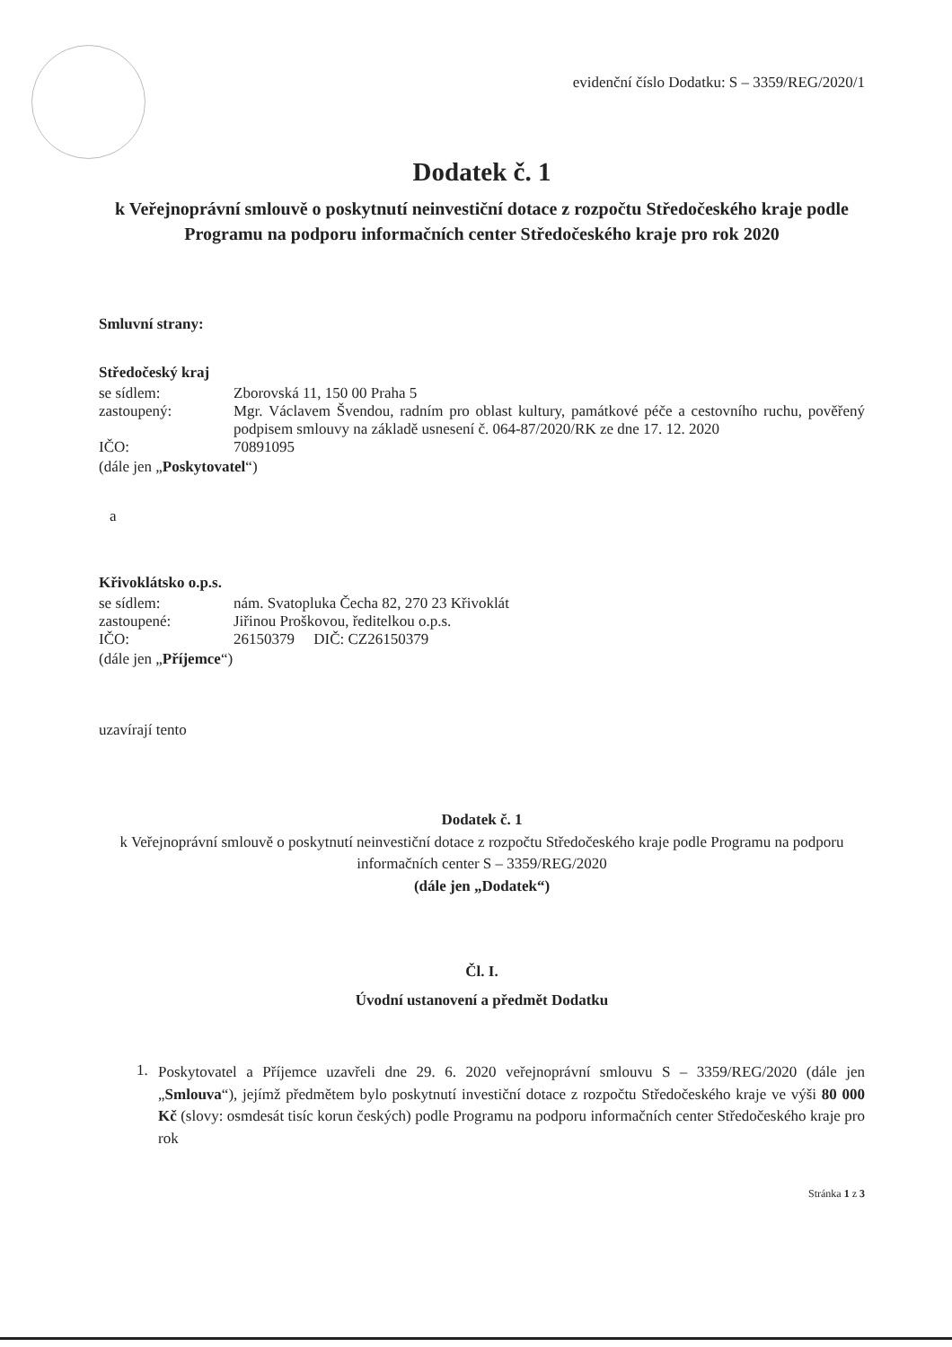evidenční číslo Dodatku: S – 3359/REG/2020/1
Dodatek č. 1
k Veřejnoprávní smlouvě o poskytnutí neinvestiční dotace z rozpočtu Středočeského kraje podle Programu na podporu informačních center Středočeského kraje pro rok 2020
Smluvní strany:
Středočeský kraj
se sídlem: Zborovská 11, 150 00 Praha 5
zastoupený: Mgr. Václavem Švendou, radním pro oblast kultury, památkové péče a cestovního ruchu, pověřený podpisem smlouvy na základě usnesení č. 064-87/2020/RK ze dne 17. 12. 2020
IČO: 70891095
(dále jen „Poskytovatel“)
a
Křivoklátsko o.p.s.
se sídlem: nám. Svatopluka Čecha 82, 270 23 Křivoklát
zastoupené: Jiřinou Proškovou, ředitelkou o.p.s.
IČO: 26150379 DIČ: CZ26150379
(dále jen „Příjemce“)
uzavírají tento
Dodatek č. 1
k Veřejnoprávní smlouvě o poskytnutí neinvestiční dotace z rozpočtu Středočeského kraje podle Programu na podporu informačních center S – 3359/REG/2020
(dále jen „Dodatek“)
Čl. I.
Úvodní ustanovení a předmět Dodatku
1.
Poskytovatel a Příjemce uzavřeli dne 29. 6. 2020 veřejnoprávní smlouvu S – 3359/REG/2020 (dále jen „Smlouva“), jejímž předmětem bylo poskytnutí investiční dotace z rozpočtu Středočeského kraje ve výši 80 000 Kč (slovy: osmdesát tisíc korun českých) podle Programu na podporu informačních center Středočeského kraje pro rok
Stránka 1 z 3